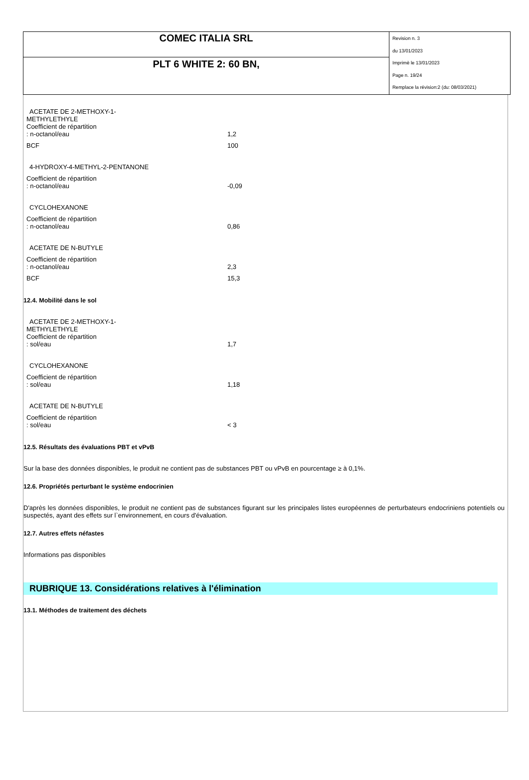| COMEC ITALIA SRL | Revision n. 3 du 13/01/2023 Imprimè le 13/01/2023 Page n. 19/24 Remplace la révision:2 (du: 08/03/2021) |
| PLT 6 WHITE 2: 60 BN, | |
ACETATE DE 2-METHOXY-1-
METHYLETHYLE
Coefficient de répartition
: n-octanol/eau
1,2
BCF 100
4-HYDROXY-4-METHYL-2-PENTANONE
Coefficient de répartition
: n-octanol/eau
-0,09
CYCLOHEXANONE
Coefficient de répartition
: n-octanol/eau
0,86
ACETATE DE N-BUTYLE
Coefficient de répartition
: n-octanol/eau
2,3
BCF 15,3
12.4. Mobilité dans le sol
ACETATE DE 2-METHOXY-1-
METHYLETHYLE
Coefficient de répartition
: sol/eau
1,7
CYCLOHEXANONE
Coefficient de répartition
: sol/eau
1,18
ACETATE DE N-BUTYLE
Coefficient de répartition
: sol/eau
< 3
12.5. Résultats des évaluations PBT et vPvB
Sur la base des données disponibles, le produit ne contient pas de substances PBT ou vPvB en pourcentage ≥ à 0,1%.
12.6. Propriétés perturbant le système endocrinien
D'après les données disponibles, le produit ne contient pas de substances figurant sur les principales listes européennes de perturbateurs endocriniens potentiels ou suspectés, ayant des effets sur l`environnement, en cours d'évaluation.
12.7. Autres effets néfastes
Informations pas disponibles
RUBRIQUE 13. Considérations relatives à l'élimination
13.1. Méthodes de traitement des déchets